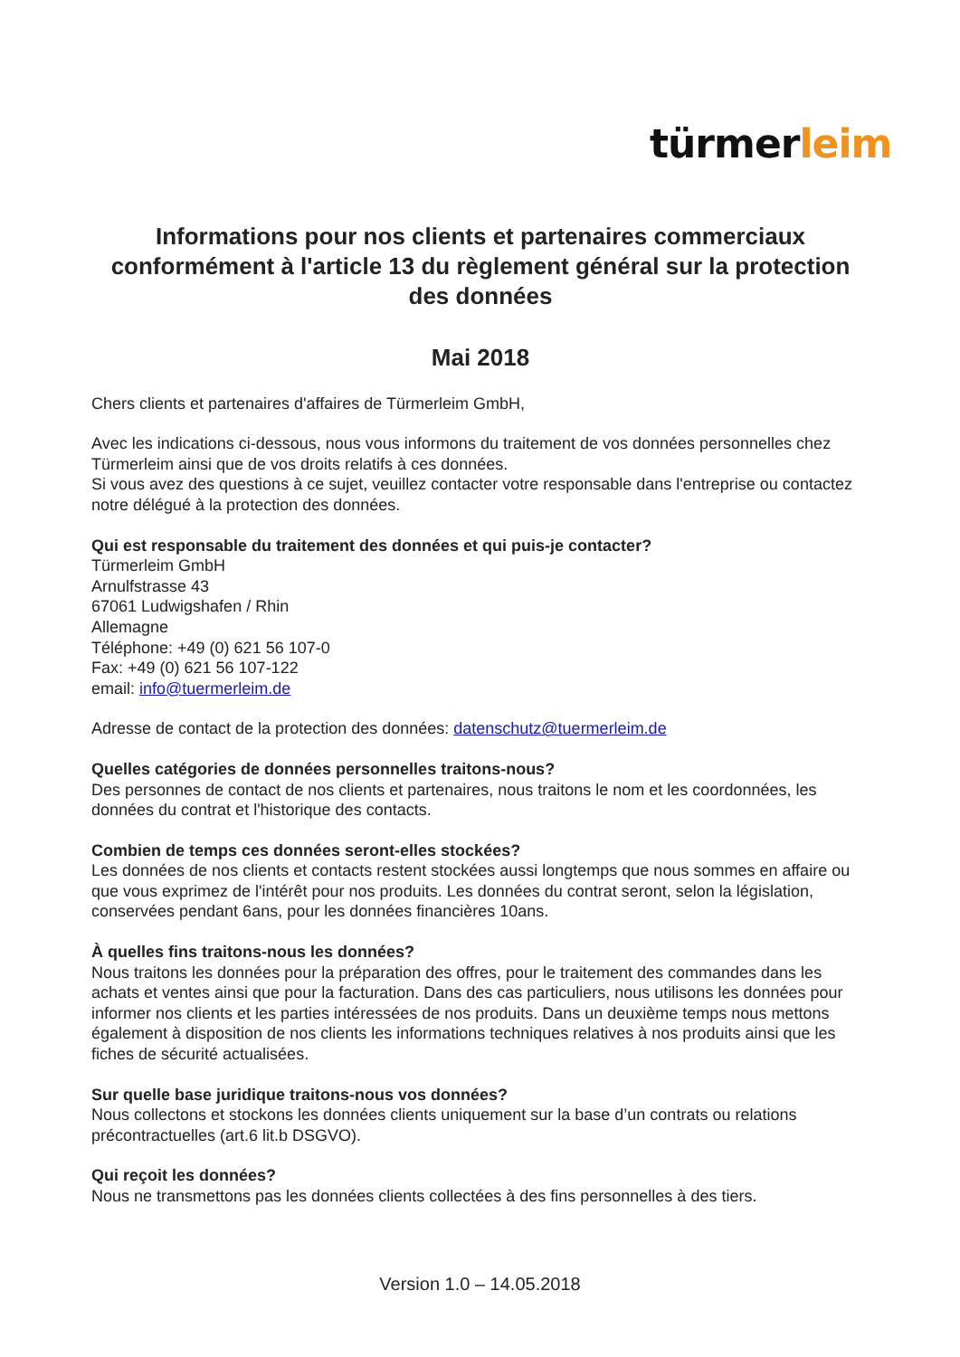türmerleim
Informations pour nos clients et partenaires commerciaux conformément à l'article 13 du règlement général sur la protection des données
Mai 2018
Chers clients et partenaires d'affaires de Türmerleim GmbH,
Avec les indications ci-dessous, nous vous informons du traitement de vos données personnelles chez Türmerleim ainsi que de vos droits relatifs à ces données.
Si vous avez des questions à ce sujet, veuillez contacter votre responsable dans l'entreprise ou contactez notre délégué à la protection des données.
Qui est responsable du traitement des données et qui puis-je contacter?
Türmerleim GmbH
Arnulfstrasse 43
67061 Ludwigshafen / Rhin
Allemagne
Téléphone: +49 (0) 621 56 107-0
Fax: +49 (0) 621 56 107-122
email: info@tuermerleim.de
Adresse de contact de la protection des données: datenschutz@tuermerleim.de
Quelles catégories de données personnelles traitons-nous?
Des personnes de contact de nos clients et partenaires, nous traitons le nom et les coordonnées, les données du contrat et l'historique des contacts.
Combien de temps ces données seront-elles stockées?
Les données de nos clients et contacts restent stockées aussi longtemps que nous sommes en affaire ou que vous exprimez de l'intérêt pour nos produits. Les données du contrat seront, selon la législation, conservées pendant 6ans, pour les données financières 10ans.
À quelles fins traitons-nous les données?
Nous traitons les données pour la préparation des offres, pour le traitement des commandes dans les achats et ventes ainsi que pour la facturation. Dans des cas particuliers, nous utilisons les données pour informer nos clients et les parties intéressées de nos produits. Dans un deuxième temps nous mettons également à disposition de nos clients les informations techniques relatives à nos produits ainsi que les fiches de sécurité actualisées.
Sur quelle base juridique traitons-nous vos données?
Nous collectons et stockons les données clients uniquement sur la base d’un contrats ou relations précontractuelles (art.6 lit.b DSGVO).
Qui reçoit les données?
Nous ne transmettons pas les données clients collectées à des fins personnelles à des tiers.
Version 1.0 – 14.05.2018